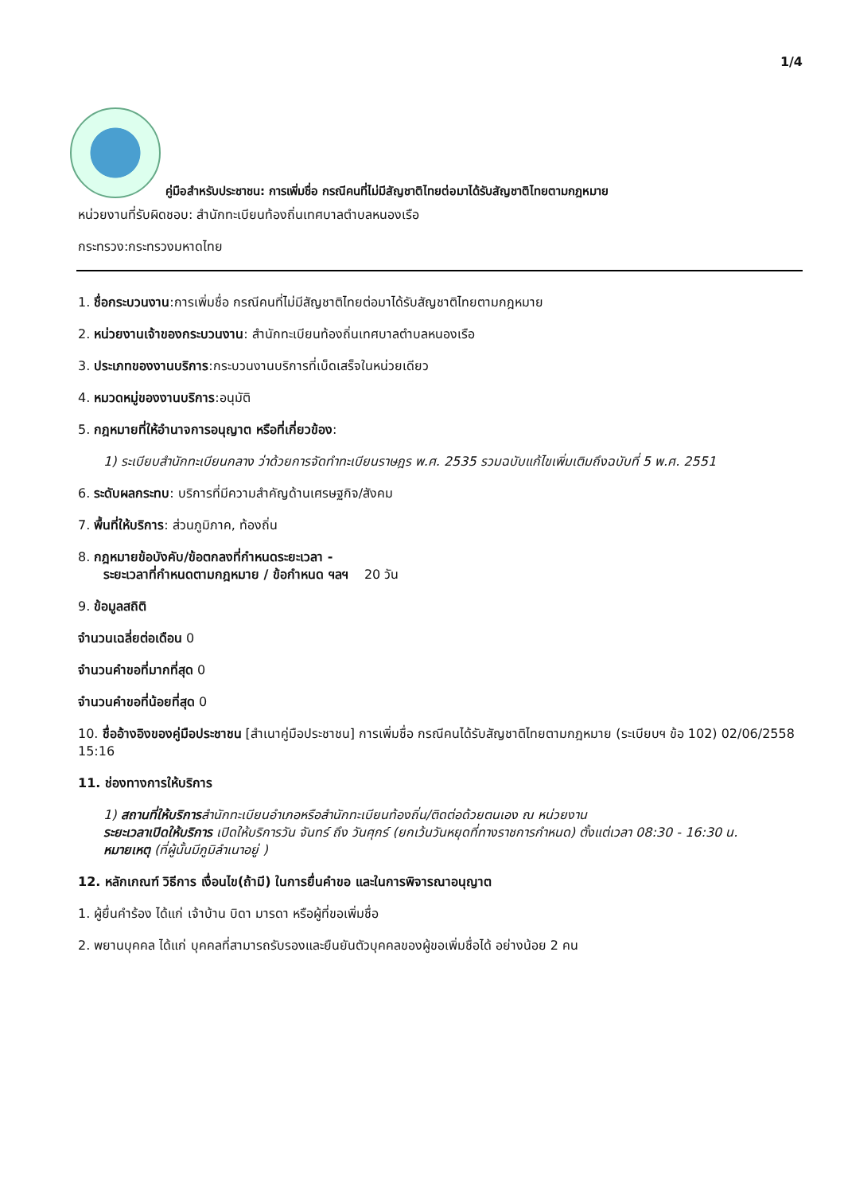1/4
คู่มือสำหรับประชาชน: การเพิ่มชื่อ กรณีคนที่ไม่มีสัญชาติไทยต่อมาได้รับสัญชาติไทยตามกฎหมาย
หน่วยงานที่รับผิดชอบ: สำนักทะเบียนท้องถิ่นเทศบาลตำบลหนองเรือ
กระทรวง:กระทรวงมหาดไทย
1. ชื่อกระบวนงาน:การเพิ่มชื่อ กรณีคนที่ไม่มีสัญชาติไทยต่อมาได้รับสัญชาติไทยตามกฎหมาย
2. หน่วยงานเจ้าของกระบวนงาน: สำนักทะเบียนท้องถิ่นเทศบาลตำบลหนองเรือ
3. ประเภทของงานบริการ:กระบวนงานบริการที่เบ็ดเสร็จในหน่วยเดียว
4. หมวดหมู่ของงานบริการ:อนุมัติ
5. กฎหมายที่ให้อำนาจการอนุญาต หรือที่เกี่ยวข้อง:
1) ระเบียบสำนักทะเบียนกลาง ว่าด้วยการจัดทำทะเบียนราษฎร พ.ศ. 2535 รวมฉบับแก้ไขเพิ่มเติมถึงฉบับที่ 5 พ.ศ. 2551
6. ระดับผลกระทบ: บริการที่มีความสำคัญด้านเศรษฐกิจ/สังคม
7. พื้นที่ให้บริการ: ส่วนภูมิภาค, ท้องถิ่น
8. กฎหมายข้อบังคับ/ข้อตกลงที่กำหนดระยะเวลา -
ระยะเวลาที่กำหนดตามกฎหมาย / ข้อกำหนด ฯลฯ 20 วัน
9. ข้อมูลสถิติ
จำนวนเฉลี่ยต่อเดือน 0
จำนวนคำขอที่มากที่สุด 0
จำนวนคำขอที่น้อยที่สุด 0
10. ชื่ออ้างอิงของคู่มือประชาชน [สำเนาคู่มือประชาชน] การเพิ่มชื่อ กรณีคนได้รับสัญชาติไทยตามกฎหมาย (ระเบียบฯ ข้อ 102) 02/06/2558 15:16
11. ช่องทางการให้บริการ
1) สถานที่ให้บริการสำนักทะเบียนอำเภอหรือสำนักทะเบียนท้องถิ่น/ติดต่อด้วยตนเอง ณ หน่วยงาน
ระยะเวลาเปิดให้บริการ เปิดให้บริการวัน จันทร์ ถึง วันศุกร์ (ยกเว้นวันหยุดที่ทางราชการกำหนด) ตั้งแต่เวลา 08:30 - 16:30 น.
หมายเหตุ (ที่ผู้นั้นมีภูมิลำเนาอยู่ )
12. หลักเกณฑ์ วิธีการ เงื่อนไข(ถ้ามี) ในการยื่นคำขอ และในการพิจารณาอนุญาต
1. ผู้ยื่นคำร้อง ได้แก่ เจ้าบ้าน บิดา มารดา หรือผู้ที่ขอเพิ่มชื่อ
2. พยานบุคคล ได้แก่ บุคคลที่สามารถรับรองและยืนยันตัวบุคคลของผู้ขอเพิ่มชื่อได้ อย่างน้อย 2 คน